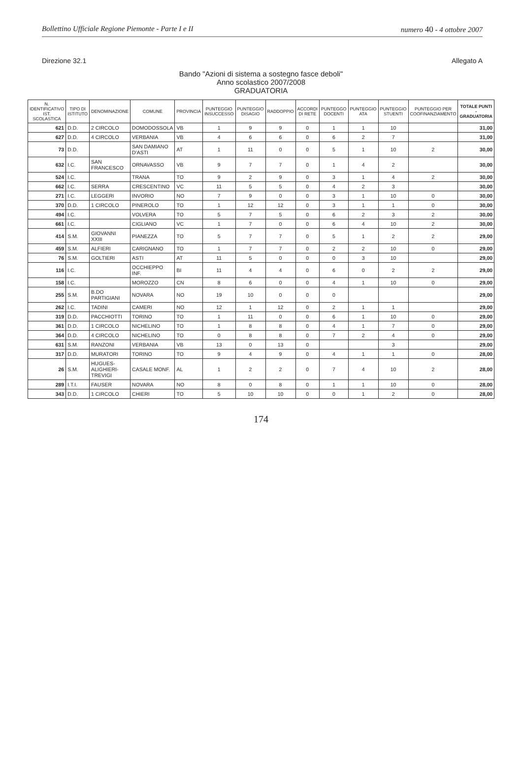Bollettino Ufficiale Regione Piemonte - Parte I e II numero 40 - 4 ottobre 2007
Direzione 32.1 Allegato A
Bando "Azioni di sistema a sostegno fasce deboli"
Anno scolastico 2007/2008
GRADUATORIA
| N. IDENTIFICATIVO IST. SCOLASTICA | TIPO DI ISTITUTO | DENOMINAZIONE | COMUNE | PROVINCIA | PUNTEGGIO INSUCCESSO | PUNTEGGIO DISAGIO | RADDOPPIO | ACCORDI DI RETE | PUNTEGGO DOCENTI | PUNTEGGIO ATA | PUNTEGGIO STUENTI | PUNTEGGIO PER COOFINANZIAMENTO | TOTALE PUNTI - GRADUATORIA |
| --- | --- | --- | --- | --- | --- | --- | --- | --- | --- | --- | --- | --- | --- |
| 621 | D.D. | 2 CIRCOLO | DOMODOSSOLA | VB | 1 | 9 | 9 | 0 | 1 | 1 | 10 | | 31,00 |
| 627 | D.D. | 4 CIRCOLO | VERBANIA | VB | 4 | 6 | 6 | 0 | 6 | 2 | 7 | | 31,00 |
| 73 | D.D. | | SAN DAMIANO D'ASTI | AT | 1 | 11 | 0 | 0 | 5 | 1 | 10 | 2 | 30,00 |
| 632 | I.C. | SAN FRANCESCO | ORNAVASSO | VB | 9 | 7 | 7 | 0 | 1 | 4 | 2 | | 30,00 |
| 524 | I.C. | | TRANA | TO | 9 | 2 | 9 | 0 | 3 | 1 | 4 | 2 | 30,00 |
| 662 | I.C. | SERRA | CRESCENTINO | VC | 11 | 5 | 5 | 0 | 4 | 2 | 3 | | 30,00 |
| 271 | I.C. | LEGGERI | INVORIO | NO | 7 | 9 | 0 | 0 | 3 | 1 | 10 | 0 | 30,00 |
| 370 | D.D. | 1 CIRCOLO | PINEROLO | TO | 1 | 12 | 12 | 0 | 3 | 1 | 1 | 0 | 30,00 |
| 494 | I.C. | | VOLVERA | TO | 5 | 7 | 5 | 0 | 6 | 2 | 3 | 2 | 30,00 |
| 661 | I.C. | | CIGLIANO | VC | 1 | 7 | 0 | 0 | 6 | 4 | 10 | 2 | 30,00 |
| 414 | S.M. | GIOVANNI XXIII | PIANEZZA | TO | 5 | 7 | 7 | 0 | 5 | 1 | 2 | 2 | 29,00 |
| 459 | S.M. | ALFIERI | CARIGNANO | TO | 1 | 7 | 7 | 0 | 2 | 2 | 10 | 0 | 29,00 |
| 76 | S.M. | GOLTIERI | ASTI | AT | 11 | 5 | 0 | 0 | 0 | 3 | 10 | | 29,00 |
| 116 | I.C. | | OCCHIEPPO INF. | BI | 11 | 4 | 4 | 0 | 6 | 0 | 2 | 2 | 29,00 |
| 158 | I.C. | | MOROZZO | CN | 8 | 6 | 0 | 0 | 4 | 1 | 10 | 0 | 29,00 |
| 255 | S.M. | B.DO PARTIGIANI | NOVARA | NO | 19 | 10 | 0 | 0 | 0 | | | | 29,00 |
| 262 | I.C. | TADINI | CAMERI | NO | 12 | 1 | 12 | 0 | 2 | 1 | 1 | | 29,00 |
| 319 | D.D. | PACCHIOTTI | TORINO | TO | 1 | 11 | 0 | 0 | 6 | 1 | 10 | 0 | 29,00 |
| 361 | D.D. | 1 CIRCOLO | NICHELINO | TO | 1 | 8 | 8 | 0 | 4 | 1 | 7 | 0 | 29,00 |
| 364 | D.D. | 4 CIRCOLO | NICHELINO | TO | 0 | 8 | 8 | 0 | 7 | 2 | 4 | 0 | 29,00 |
| 631 | S.M. | RANZONI | VERBANIA | VB | 13 | 0 | 13 | 0 | | | 3 | | 29,00 |
| 317 | D.D. | MURATORI | TORINO | TO | 9 | 4 | 9 | 0 | 4 | 1 | 1 | 0 | 28,00 |
| 26 | S.M. | HUGUES- ALIGHIERI-TREVIGI | CASALE MONF. | AL | 1 | 2 | 2 | 0 | 7 | 4 | 10 | 2 | 28,00 |
| 289 | I.T.I. | FAUSER | NOVARA | NO | 8 | 0 | 8 | 0 | 1 | 1 | 10 | 0 | 28,00 |
| 343 | D.D. | 1 CIRCOLO | CHIERI | TO | 5 | 10 | 10 | 0 | 0 | 1 | 2 | 0 | 28,00 |
174